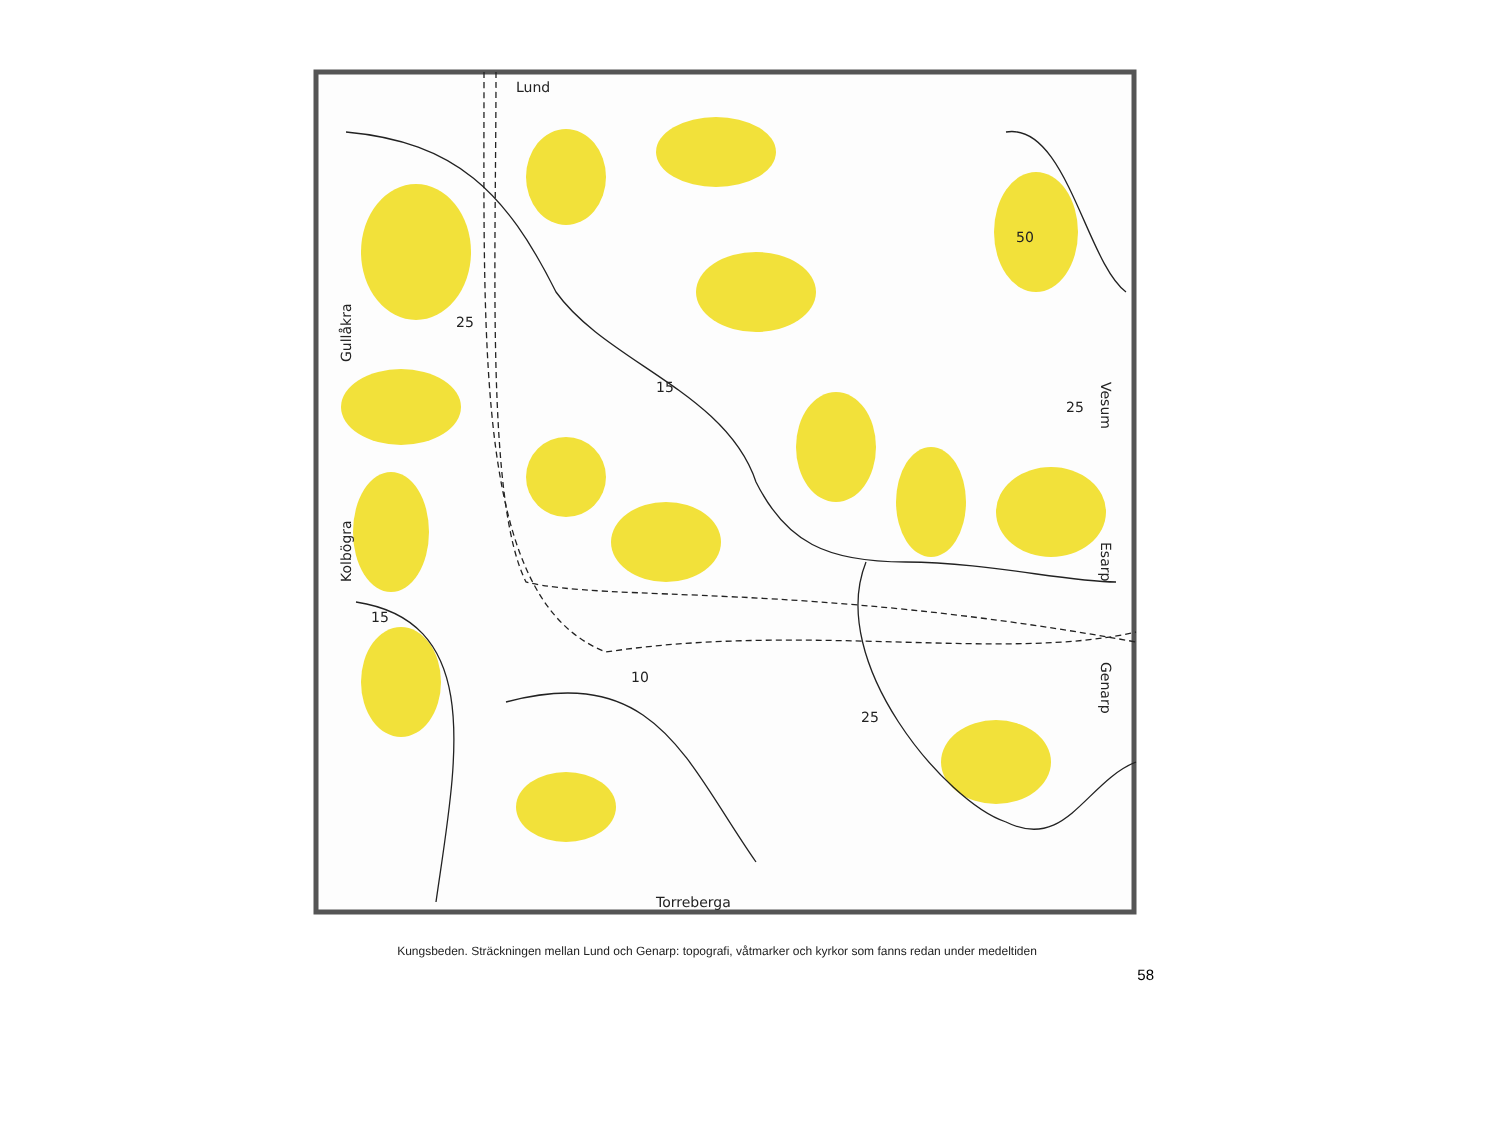Lund
Torreberga
Gullåkra
Kolbögra
Vesum
Esarp
Genarp
25
50
15
25
15
10
25
Kungsbeden. Sträckningen mellan Lund och Genarp: topografi, våtmarker och kyrkor som fanns redan under medeltiden
58